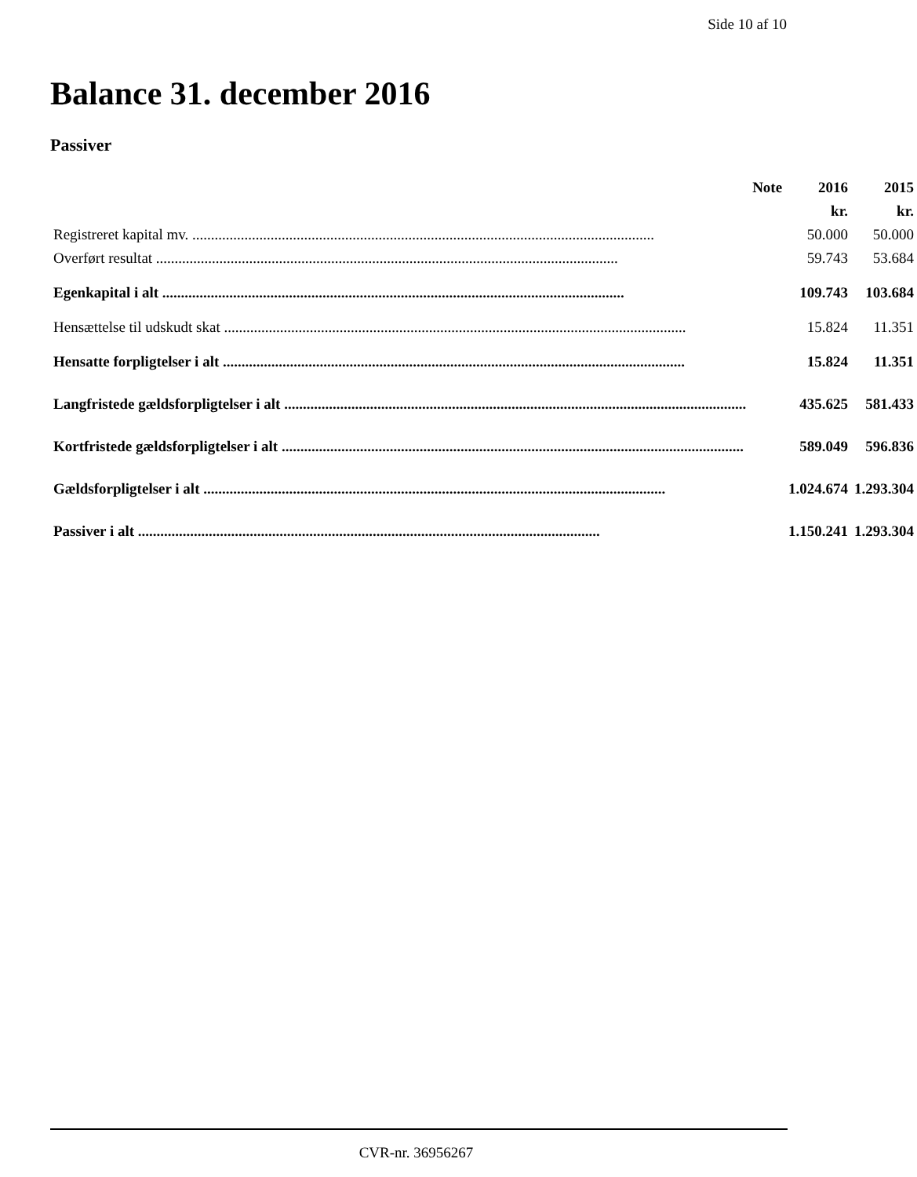Side 10 af 10
Balance 31. december 2016
Passiver
| | Note | 2016 | 2015 |
| --- | --- | --- | --- |
| | | kr. | kr. |
| Registreret kapital mv. | | 50.000 | 50.000 |
| Overført resultat | | 59.743 | 53.684 |
| Egenkapital i alt | | 109.743 | 103.684 |
| Hensættelse til udskudt skat | | 15.824 | 11.351 |
| Hensatte forpligtelser i alt | | 15.824 | 11.351 |
| Langfristede gældsforpligtelser i alt | | 435.625 | 581.433 |
| Kortfristede gældsforpligtelser i alt | | 589.049 | 596.836 |
| Gældsforpligtelser i alt | | 1.024.674 | 1.293.304 |
| Passiver i alt | | 1.150.241 | 1.293.304 |
CVR-nr. 36956267